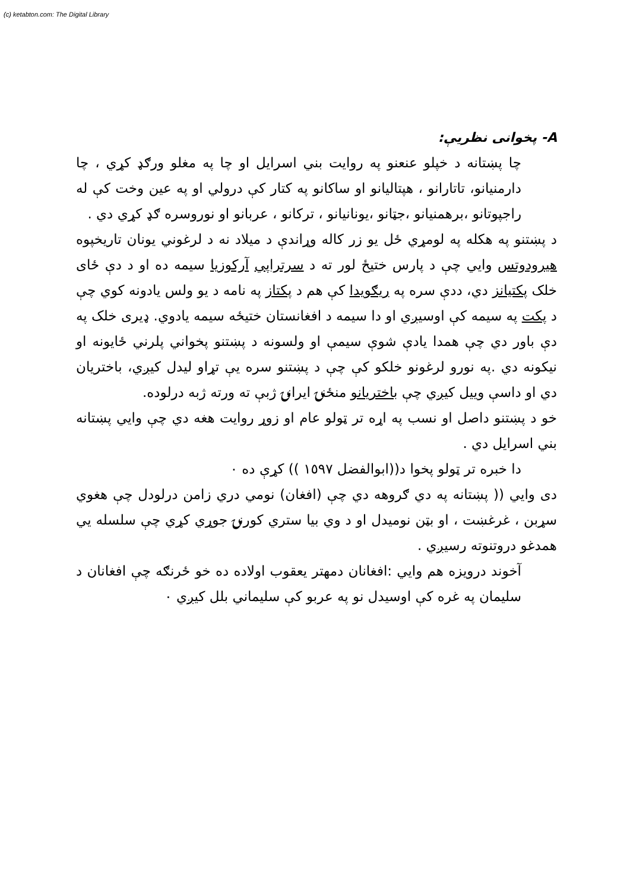(c) ketabton.com: The Digital Library
A- پخوانی نظریې:
چا پښتانه د خپلو عنعنو په روایت بني اسرایل او چا په مغلو ورګډ کړي ، چا دارمنیانو، تاتارانو ، هپتالیانو او ساکانو په کتار کې درولي او په عین وخت کې له راجپوتانو ،برهمنیانو ،جټانو ،یونانیانو ، ترکانو ، عربانو او نوروسره ګډ کړي دي .
د پښتنو په هکله په لومړي ځل یو زر کاله وړاندې د میلاد نه د لرغوني یونان تاریخپوه هیرودوتس وایي چې د پارس ختیځ لور ته د سرتراپي آرکوزیا سیمه ده او د دې ځای خلک پکتیانز دي، ددې سره په ریګویدا کې هم د پکتاز په نامه د یو ولس یادونه کوي چې د پکت په سیمه کې اوسیږي او دا سیمه د افغانستان ختیځه سیمه یادوي. ډیری خلک په دې باور دي چې همدا یادې شوې سیمې او ولسونه د پښتنو پخواني پلرني ځایونه او نیکونه دي .په نورو لرغونو خلکو کې چې د پښتنو سره یې تړاو لیدل کیږي، باختریان دي او داسې ویيل کیږي چې باختریانو منځنۍ ایرانۍ ژبې ته ورته ژبه درلوده.
خو د پښتنو داصل او نسب په اړه تر ټولو عام او زوړ روایت هغه دي چې وایي پښتانه بني اسرایل دي .
دا خبره تر ټولو پخوا د((ابوالفضل ١٥٩٧ )) کړې ده ٠
دی وایي (( پښتانه په دي ګروهه دي چې (افغان) نومي دري زامن درلودل چې هغوي سړبن ، غرغښت ، او بټن نومیدل او د وي بیا ستري کورنۍ جوړي کړي چې سلسله یي همدغو دروتنوته رسیږي .
آخوند درویزه هم وایي :افغانان دمهتر یعقوب اولاده ده خو ځرنګه چې افغانان د سلیمان په غره کې اوسیدل نو په عربو کې سلیماني بلل کیږي ٠